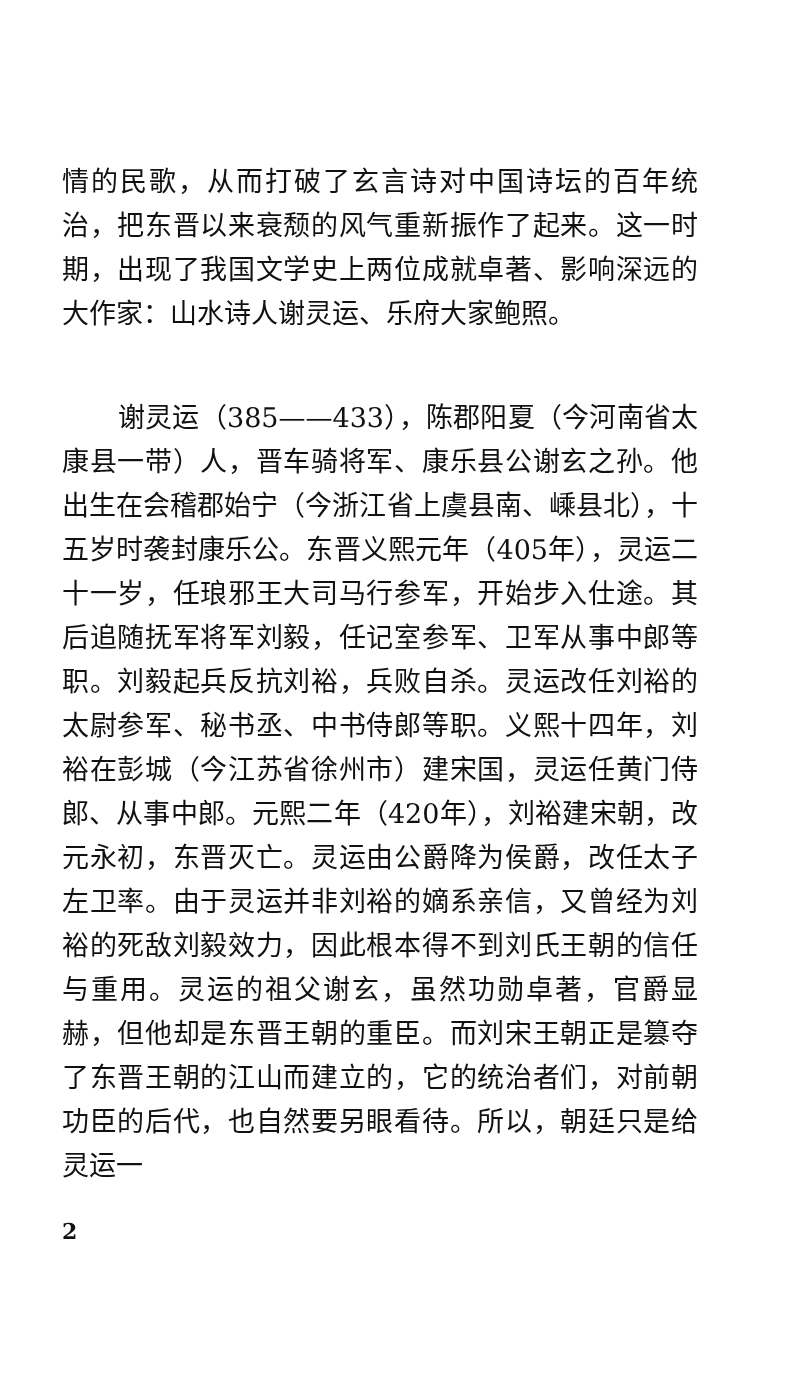情的民歌，从而打破了玄言诗对中国诗坛的百年统治，把东晋以来衰颓的风气重新振作了起来。这一时期，出现了我国文学史上两位成就卓著、影响深远的大作家：山水诗人谢灵运、乐府大家鲍照。
谢灵运（385——433），陈郡阳夏（今河南省太康县一带）人，晋车骑将军、康乐县公谢玄之孙。他出生在会稽郡始宁（今浙江省上虞县南、嵊县北），十五岁时袭封康乐公。东晋义熙元年（405年），灵运二十一岁，任琅邪王大司马行参军，开始步入仕途。其后追随抚军将军刘毅，任记室参军、卫军从事中郎等职。刘毅起兵反抗刘裕，兵败自杀。灵运改任刘裕的太尉参军、秘书丞、中书侍郎等职。义熙十四年，刘裕在彭城（今江苏省徐州市）建宋国，灵运任黄门侍郎、从事中郎。元熙二年（420年），刘裕建宋朝，改元永初，东晋灭亡。灵运由公爵降为侯爵，改任太子左卫率。由于灵运并非刘裕的嫡系亲信，又曾经为刘裕的死敌刘毅效力，因此根本得不到刘氏王朝的信任与重用。灵运的祖父谢玄，虽然功勋卓著，官爵显赫，但他却是东晋王朝的重臣。而刘宋王朝正是篡夺了东晋王朝的江山而建立的，它的统治者们，对前朝功臣的后代，也自然要另眼看待。所以，朝廷只是给灵运一
2